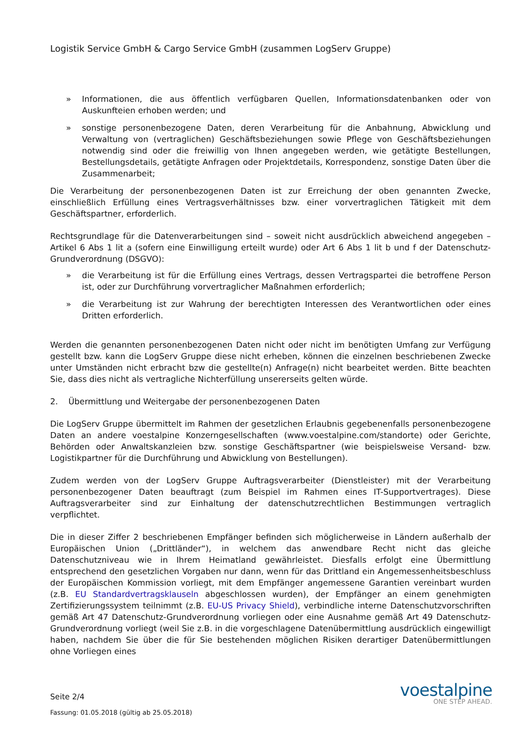Logistik Service GmbH & Cargo Service GmbH (zusammen LogServ Gruppe)
» Informationen, die aus öffentlich verfügbaren Quellen, Informationsdatenbanken oder von Auskunfteien erhoben werden; und
» sonstige personenbezogene Daten, deren Verarbeitung für die Anbahnung, Abwicklung und Verwaltung von (vertraglichen) Geschäftsbeziehungen sowie Pflege von Geschäftsbeziehungen notwendig sind oder die freiwillig von Ihnen angegeben werden, wie getätigte Bestellungen, Bestellungsdetails, getätigte Anfragen oder Projektdetails, Korrespondenz, sonstige Daten über die Zusammenarbeit;
Die Verarbeitung der personenbezogenen Daten ist zur Erreichung der oben genannten Zwecke, einschließlich Erfüllung eines Vertragsverhältnisses bzw. einer vorvertraglichen Tätigkeit mit dem Geschäftspartner, erforderlich.
Rechtsgrundlage für die Datenverarbeitungen sind – soweit nicht ausdrücklich abweichend angegeben – Artikel 6 Abs 1 lit a (sofern eine Einwilligung erteilt wurde) oder Art 6 Abs 1 lit b und f der Datenschutz-Grundverordnung (DSGVO):
» die Verarbeitung ist für die Erfüllung eines Vertrags, dessen Vertragspartei die betroffene Person ist, oder zur Durchführung vorvertraglicher Maßnahmen erforderlich;
» die Verarbeitung ist zur Wahrung der berechtigten Interessen des Verantwortlichen oder eines Dritten erforderlich.
Werden die genannten personenbezogenen Daten nicht oder nicht im benötigten Umfang zur Verfügung gestellt bzw. kann die LogServ Gruppe diese nicht erheben, können die einzelnen beschriebenen Zwecke unter Umständen nicht erbracht bzw die gestellte(n) Anfrage(n) nicht bearbeitet werden. Bitte beachten Sie, dass dies nicht als vertragliche Nichterfüllung unsererseits gelten würde.
2. Übermittlung und Weitergabe der personenbezogenen Daten
Die LogServ Gruppe übermittelt im Rahmen der gesetzlichen Erlaubnis gegebenenfalls personenbezogene Daten an andere voestalpine Konzerngesellschaften (www.voestalpine.com/standorte) oder Gerichte, Behörden oder Anwaltskanzleien bzw. sonstige Geschäftspartner (wie beispielsweise Versand- bzw. Logistikpartner für die Durchführung und Abwicklung von Bestellungen).
Zudem werden von der LogServ Gruppe Auftragsverarbeiter (Dienstleister) mit der Verarbeitung personenbezogener Daten beauftragt (zum Beispiel im Rahmen eines IT-Supportvertrages). Diese Auftragsverarbeiter sind zur Einhaltung der datenschutzrechtlichen Bestimmungen vertraglich verpflichtet.
Die in dieser Ziffer 2 beschriebenen Empfänger befinden sich möglicherweise in Ländern außerhalb der Europäischen Union („Drittländer“), in welchem das anwendbare Recht nicht das gleiche Datenschutzniveau wie in Ihrem Heimatland gewährleistet. Diesfalls erfolgt eine Übermittlung entsprechend den gesetzlichen Vorgaben nur dann, wenn für das Drittland ein Angemessenheitsbeschluss der Europäischen Kommission vorliegt, mit dem Empfänger angemessene Garantien vereinbart wurden (z.B. EU Standardvertragsklauseln abgeschlossen wurden), der Empfänger an einem genehmigten Zertifizierungssystem teilnimmt (z.B. EU-US Privacy Shield), verbindliche interne Datenschutzvorschriften gemäß Art 47 Datenschutz-Grundverordnung vorliegen oder eine Ausnahme gemäß Art 49 Datenschutz-Grundverordnung vorliegt (weil Sie z.B. in die vorgeschlagene Datenübermittlung ausdrücklich eingewilligt haben, nachdem Sie über die für Sie bestehenden möglichen Risiken derartiger Datenübermittlungen ohne Vorliegen eines
Seite 2/4
Fassung: 01.05.2018 (gültig ab 25.05.2018)
voestalpine
ONE STEP AHEAD.